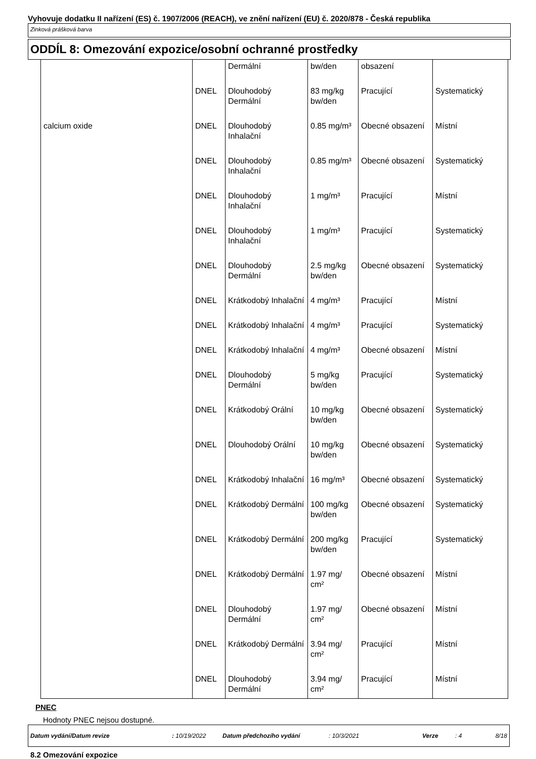Vyhovuje dodatku II nařízení (ES) č. 1907/2006 (REACH), ve znění nařízení (EU) č. 2020/878 - Česká republika
Zinková prášková barva
ODDÍL 8: Omezování expozice/osobní ochranné prostředky
| | | Dermální | bw/den | obsazení | |
| | DNEL | Dlouhodobý Dermální | 83 mg/kg bw/den | Pracující | Systematický |
| calcium oxide | DNEL | Dlouhodobý Inhalační | 0.85 mg/m³ | Obecné obsazení | Místní |
| | DNEL | Dlouhodobý Inhalační | 0.85 mg/m³ | Obecné obsazení | Systematický |
| | DNEL | Dlouhodobý Inhalační | 1 mg/m³ | Pracující | Místní |
| | DNEL | Dlouhodobý Inhalační | 1 mg/m³ | Pracující | Systematický |
| | DNEL | Dlouhodobý Dermální | 2.5 mg/kg bw/den | Obecné obsazení | Systematický |
| | DNEL | Krátkodobý Inhalační | 4 mg/m³ | Pracující | Místní |
| | DNEL | Krátkodobý Inhalační | 4 mg/m³ | Pracující | Systematický |
| | DNEL | Krátkodobý Inhalační | 4 mg/m³ | Obecné obsazení | Místní |
| | DNEL | Dlouhodobý Dermální | 5 mg/kg bw/den | Pracující | Systematický |
| | DNEL | Krátkodobý Orální | 10 mg/kg bw/den | Obecné obsazení | Systematický |
| | DNEL | Dlouhodobý Orální | 10 mg/kg bw/den | Obecné obsazení | Systematický |
| | DNEL | Krátkodobý Inhalační | 16 mg/m³ | Obecné obsazení | Systematický |
| | DNEL | Krátkodobý Dermální | 100 mg/kg bw/den | Obecné obsazení | Systematický |
| | DNEL | Krátkodobý Dermální | 200 mg/kg bw/den | Pracující | Systematický |
| | DNEL | Krátkodobý Dermální | 1.97 mg/ cm² | Obecné obsazení | Místní |
| | DNEL | Dlouhodobý Dermální | 1.97 mg/ cm² | Obecné obsazení | Místní |
| | DNEL | Krátkodobý Dermální | 3.94 mg/ cm² | Pracující | Místní |
| | DNEL | Dlouhodobý Dermální | 3.94 mg/ cm² | Pracující | Místní |
PNEC
Hodnoty PNEC nejsou dostupné.
8.2 Omezování expozice
Datum vydání/Datum revize : 10/19/2022 Datum předchozího vydání : 10/3/2021 Verze : 4 8/18